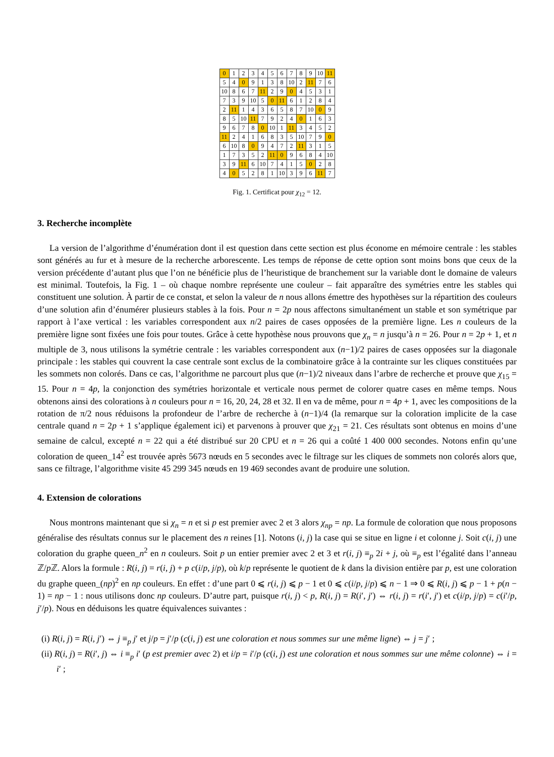| 0 | 1 | 2 | 3 | 4 | 5 | 6 | 7 | 8 | 9 | 10 | 11 |
| 5 | 4 | 0 | 9 | 1 | 3 | 8 | 10 | 2 | 11 | 7 | 6 |
| 10 | 8 | 6 | 7 | 11 | 2 | 9 | 0 | 4 | 5 | 3 | 1 |
| 7 | 3 | 9 | 10 | 5 | 0 | 11 | 6 | 1 | 2 | 8 | 4 |
| 2 | 11 | 1 | 4 | 3 | 6 | 5 | 8 | 7 | 10 | 0 | 9 |
| 8 | 5 | 10 | 11 | 7 | 9 | 2 | 4 | 0 | 1 | 6 | 3 |
| 9 | 6 | 7 | 8 | 0 | 10 | 1 | 11 | 3 | 4 | 5 | 2 |
| 11 | 2 | 4 | 1 | 6 | 8 | 3 | 5 | 10 | 7 | 9 | 0 |
| 6 | 10 | 8 | 0 | 9 | 4 | 7 | 2 | 11 | 3 | 1 | 5 |
| 1 | 7 | 3 | 5 | 2 | 11 | 0 | 9 | 6 | 8 | 4 | 10 |
| 3 | 9 | 11 | 6 | 10 | 7 | 4 | 1 | 5 | 0 | 2 | 8 |
| 4 | 0 | 5 | 2 | 8 | 1 | 10 | 3 | 9 | 6 | 11 | 7 |
Fig. 1. Certificat pour χ<sub>12</sub> = 12.
3. Recherche incomplète
La version de l’algorithme d’énumération dont il est question dans cette section est plus économe en mémoire centrale : les stables sont générés au fur et à mesure de la recherche arborescente. Les temps de réponse de cette option sont moins bons que ceux de la version précédente d’autant plus que l’on ne bénéficie plus de l’heuristique de branchement sur la variable dont le domaine de valeurs est minimal. Toutefois, la Fig. 1 – où chaque nombre représente une couleur – fait apparaître des symétries entre les stables qui constituent une solution. À partir de ce constat, et selon la valeur de n nous allons émettre des hypothèses sur la répartition des couleurs d’une solution afin d’énumérer plusieurs stables à la fois. Pour n = 2p nous affectons simultanément un stable et son symétrique par rapport à l’axe vertical : les variables correspondent aux n/2 paires de cases opposées de la première ligne. Les n couleurs de la première ligne sont fixées une fois pour toutes. Grâce à cette hypothèse nous prouvons que χ<sub>n</sub> = n jusqu’à n = 26. Pour n = 2p + 1, et n multiple de 3, nous utilisons la symétrie centrale : les variables correspondent aux (n−1)/2 paires de cases opposées sur la diagonale principale : les stables qui couvrent la case centrale sont exclus de la combinatoire grâce à la contrainte sur les cliques constituées par les sommets non colorés. Dans ce cas, l’algorithme ne parcourt plus que (n−1)/2 niveaux dans l’arbre de recherche et prouve que χ<sub>15</sub> = 15. Pour n = 4p, la conjonction des symétries horizontale et verticale nous permet de colorer quatre cases en même temps. Nous obtenons ainsi des colorations à n couleurs pour n = 16, 20, 24, 28 et 32. Il en va de même, pour n = 4p + 1, avec les compositions de la rotation de π/2 nous réduisons la profondeur de l’arbre de recherche à (n−1)/4 (la remarque sur la coloration implicite de la case centrale quand n = 2p + 1 s’applique également ici) et parvenons à prouver que χ<sub>21</sub> = 21. Ces résultats sont obtenus en moins d’une semaine de calcul, excepté n = 22 qui a été distribué sur 20 CPU et n = 26 qui a coûté 1 400 000 secondes. Notons enfin qu’une coloration de queen_14<sup>2</sup> est trouvée après 5673 nœuds en 5 secondes avec le filtrage sur les cliques de sommets non colorés alors que, sans ce filtrage, l’algorithme visite 45 299 345 nœuds en 19 469 secondes avant de produire une solution.
4. Extension de colorations
Nous montrons maintenant que si χ<sub>n</sub> = n et si p est premier avec 2 et 3 alors χ<sub>np</sub> = np. La formule de coloration que nous proposons généralise des résultats connus sur le placement des n reines [1]. Notons (i, j) la case qui se situe en ligne i et colonne j. Soit c(i, j) une coloration du graphe queen_n<sup>2</sup> en n couleurs. Soit p un entier premier avec 2 et 3 et r(i, j) ≡<sub>p</sub> 2i + j, où ≡<sub>p</sub> est l’égalité dans l’anneau ℤ/p ℤ. Alors la formule : R(i, j) = r(i, j) + p c(i/p, j/p), où k/p représente le quotient de k dans la division entière par p, est une coloration du graphe queen_(np)<sup>2</sup> en np couleurs. En effet : d’une part 0 ⩽ r(i, j) ⩽ p − 1 et 0 ⩽ c(i/p, j/p) ⩽ n − 1 ⇒ 0 ⩽ R(i, j) ⩽ p − 1 + p(n − 1) = np − 1 : nous utilisons donc np couleurs. D’autre part, puisque r(i, j) < p, R(i, j) = R(i′, j′) ⇔ r(i, j) = r(i′, j′) et c(i/p, j/p) = c(i′/p, j′/p). Nous en déduisons les quatre équivalences suivantes :
(i) R(i, j) = R(i, j′) ⇔ j ≡<sub>p</sub> j′ et j/p = j′/p (c(i, j) est une coloration et nous sommes sur une même ligne) ⇔ j = j′ ;
(ii) R(i, j) = R(i′, j) ⇔ i ≡<sub>p</sub> i′ (p est premier avec 2) et i/p = i′/p (c(i, j) est une coloration et nous sommes sur une même colonne) ⇔ i = i′ ;